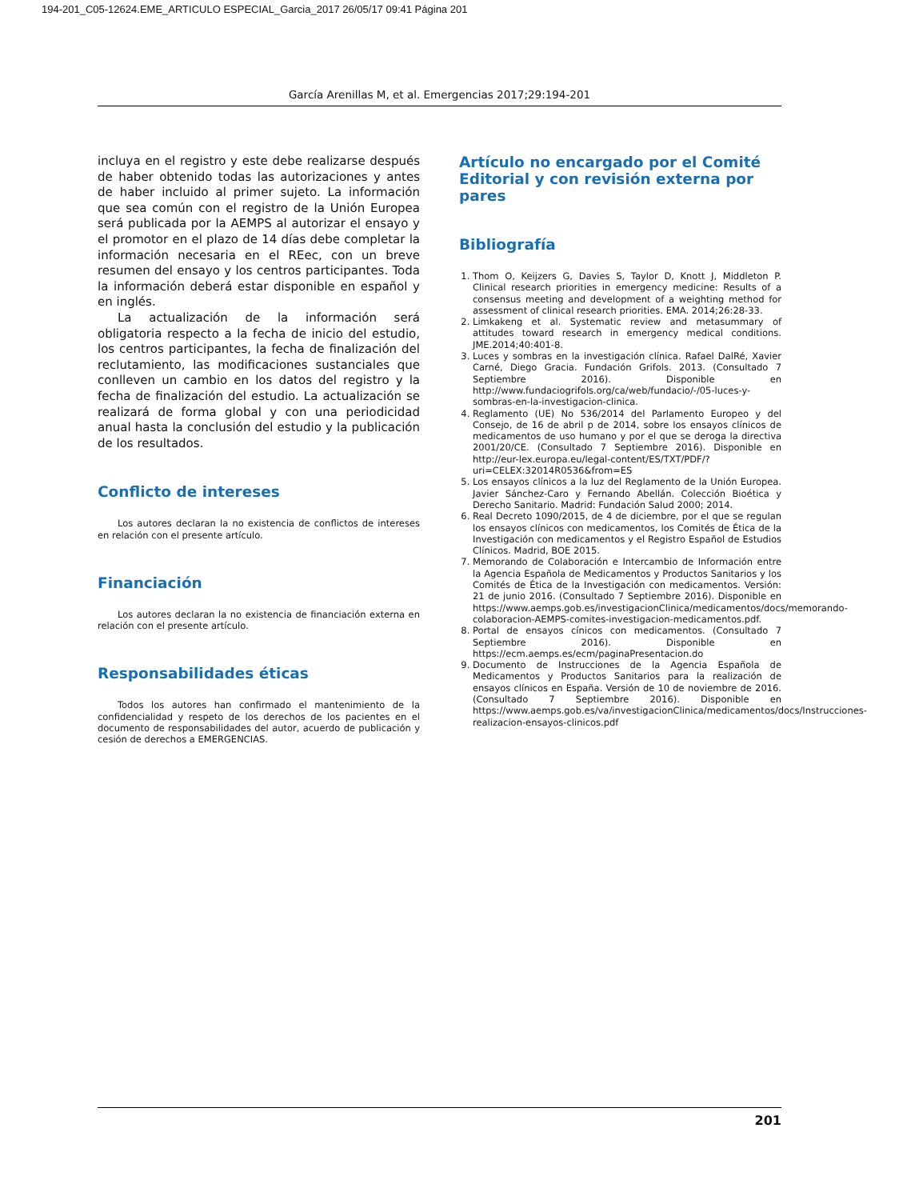194-201_C05-12624.EME_ARTICULO ESPECIAL_Garcia_2017 26/05/17 09:41 Página 201
García Arenillas M, et al. Emergencias 2017;29:194-201
incluya en el registro y este debe realizarse después de haber obtenido todas las autorizaciones y antes de haber incluido al primer sujeto. La información que sea común con el registro de la Unión Europea será publicada por la AEMPS al autorizar el ensayo y el promotor en el plazo de 14 días debe completar la información necesaria en el REec, con un breve resumen del ensayo y los centros participantes. Toda la información deberá estar disponible en español y en inglés.
La actualización de la información será obligatoria respecto a la fecha de inicio del estudio, los centros participantes, la fecha de finalización del reclutamiento, las modificaciones sustanciales que conlleven un cambio en los datos del registro y la fecha de finalización del estudio. La actualización se realizará de forma global y con una periodicidad anual hasta la conclusión del estudio y la publicación de los resultados.
Conflicto de intereses
Los autores declaran la no existencia de conflictos de intereses en relación con el presente artículo.
Financiación
Los autores declaran la no existencia de financiación externa en relación con el presente artículo.
Responsabilidades éticas
Todos los autores han confirmado el mantenimiento de la confidencialidad y respeto de los derechos de los pacientes en el documento de responsabilidades del autor, acuerdo de publicación y cesión de derechos a EMERGENCIAS.
Artículo no encargado por el Comité Editorial y con revisión externa por pares
Bibliografía
1. Thom O, Keijzers G, Davies S, Taylor D, Knott J, Middleton P. Clinical research priorities in emergency medicine: Results of a consensus meeting and development of a weighting method for assessment of clinical research priorities. EMA. 2014;26:28-33.
2. Limkakeng et al. Systematic review and metasummary of attitudes toward research in emergency medical conditions. JME.2014;40:401-8.
3. Luces y sombras en la investigación clínica. Rafael DalRé, Xavier Carné, Diego Gracia. Fundación Grifols. 2013. (Consultado 7 Septiembre 2016). Disponible en http://www.fundaciogrifols.org/ca/web/fundacio/-/05-luces-y-sombras-en-la-investigacion-clinica.
4. Reglamento (UE) No 536/2014 del Parlamento Europeo y del Consejo, de 16 de abril p de 2014, sobre los ensayos clínicos de medicamentos de uso humano y por el que se deroga la directiva 2001/20/CE. (Consultado 7 Septiembre 2016). Disponible en http://eur-lex.europa.eu/legal-content/ES/TXT/PDF/?uri=CELEX:32014R0536&from=ES
5. Los ensayos clínicos a la luz del Reglamento de la Unión Europea. Javier Sánchez-Caro y Fernando Abellán. Colección Bioética y Derecho Sanitario. Madrid: Fundación Salud 2000; 2014.
6. Real Decreto 1090/2015, de 4 de diciembre, por el que se regulan los ensayos clínicos con medicamentos, los Comités de Ética de la Investigación con medicamentos y el Registro Español de Estudios Clínicos. Madrid, BOE 2015.
7. Memorando de Colaboración e Intercambio de Información entre la Agencia Española de Medicamentos y Productos Sanitarios y los Comités de Ética de la Investigación con medicamentos. Versión: 21 de junio 2016. (Consultado 7 Septiembre 2016). Disponible en https://www.aemps.gob.es/investigacionClinica/medicamentos/docs/memorando-colaboracion-AEMPS-comites-investigacion-medicamentos.pdf.
8. Portal de ensayos cínicos con medicamentos. (Consultado 7 Septiembre 2016). Disponible en https://ecm.aemps.es/ecm/paginaPresentacion.do
9. Documento de Instrucciones de la Agencia Española de Medicamentos y Productos Sanitarios para la realización de ensayos clínicos en España. Versión de 10 de noviembre de 2016. (Consultado 7 Septiembre 2016). Disponible en https://www.aemps.gob.es/va/investigacionClinica/medicamentos/docs/Instrucciones-realizacion-ensayos-clinicos.pdf
201